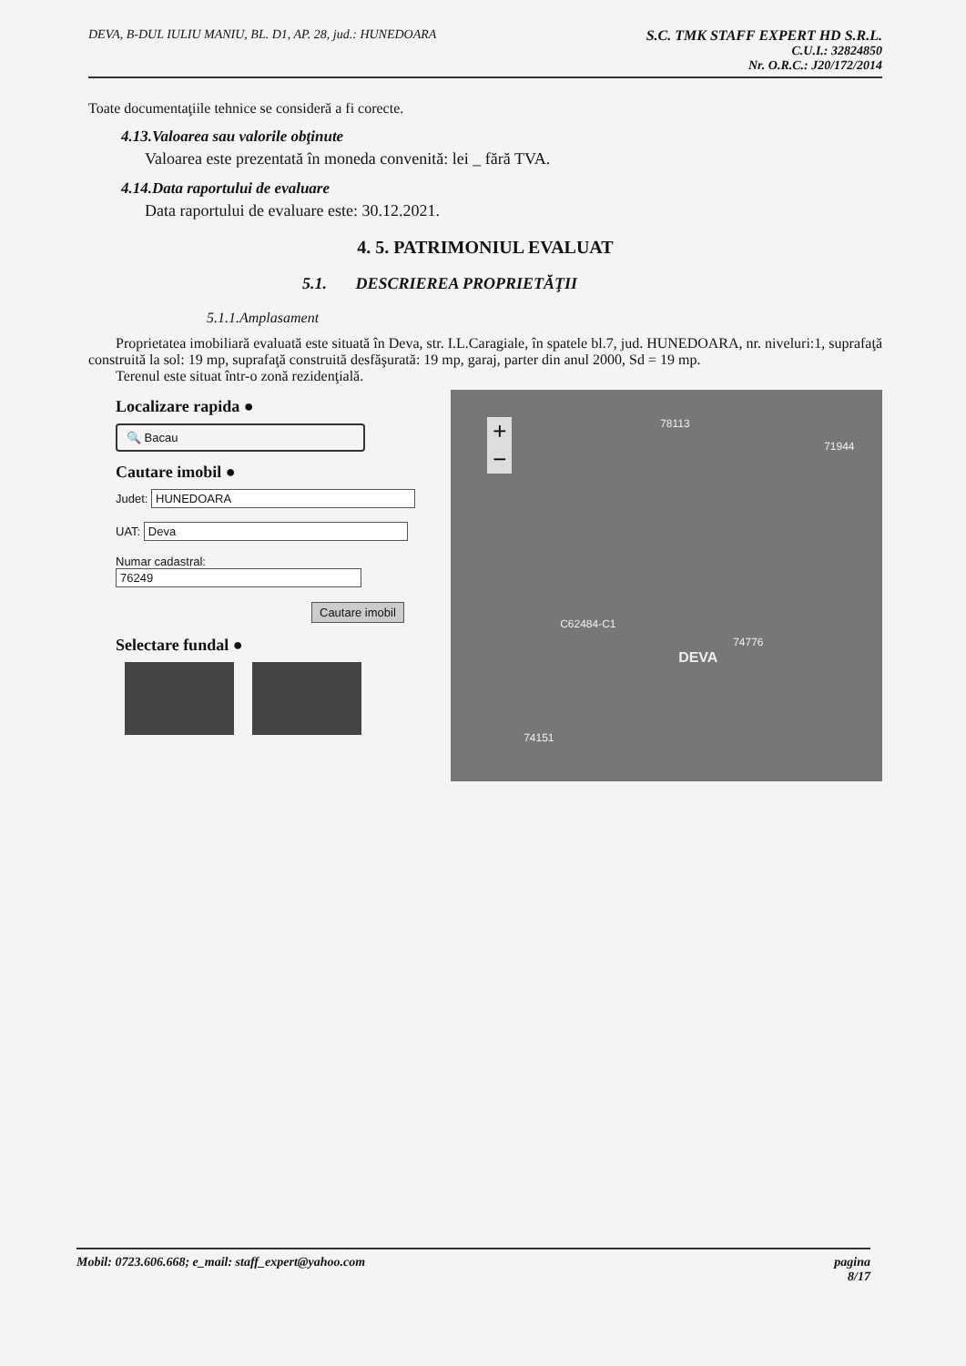DEVA, B-DUL IULIU MANIU, BL. D1, AP. 28, jud.: HUNEDOARA
S.C. TMK STAFF EXPERT HD S.R.L.
C.U.I.: 32824850
Nr. O.R.C.: J20/172/2014
Toate documentaţiile tehnice se consideră a fi corecte.
4.13.Valoarea sau valorile obţinute
Valoarea este prezentată în moneda convenită: lei _ fără TVA.
4.14.Data raportului de evaluare
Data raportului de evaluare este: 30.12.2021.
4. 5. PATRIMONIUL EVALUAT
5.1. DESCRIEREA PROPRIETĂŢII
5.1.1.Amplasament
Proprietatea imobiliară evaluată este situată în Deva, str. I.L.Caragiale, în spatele bl.7, jud. HUNEDOARA, nr. niveluri:1, suprafaţă construită la sol: 19 mp, suprafaţă construită desfăşurată: 19 mp, garaj, parter din anul 2000, Sd = 19 mp.
Terenul este situat într-o zonă rezidenţială.
Localizare rapida ●
🔍 Bacau
Cautare imobil ●
Judet: HUNEDOARA
UAT: Deva
Numar cadastral:
76249
Cautare imobil
Selectare fundal ●
+
−
78113
71944
C62484-C1
DEVA
74776
74151
Mobil: 0723.606.668; e_mail: staff_expert@yahoo.com
pagina
8/17